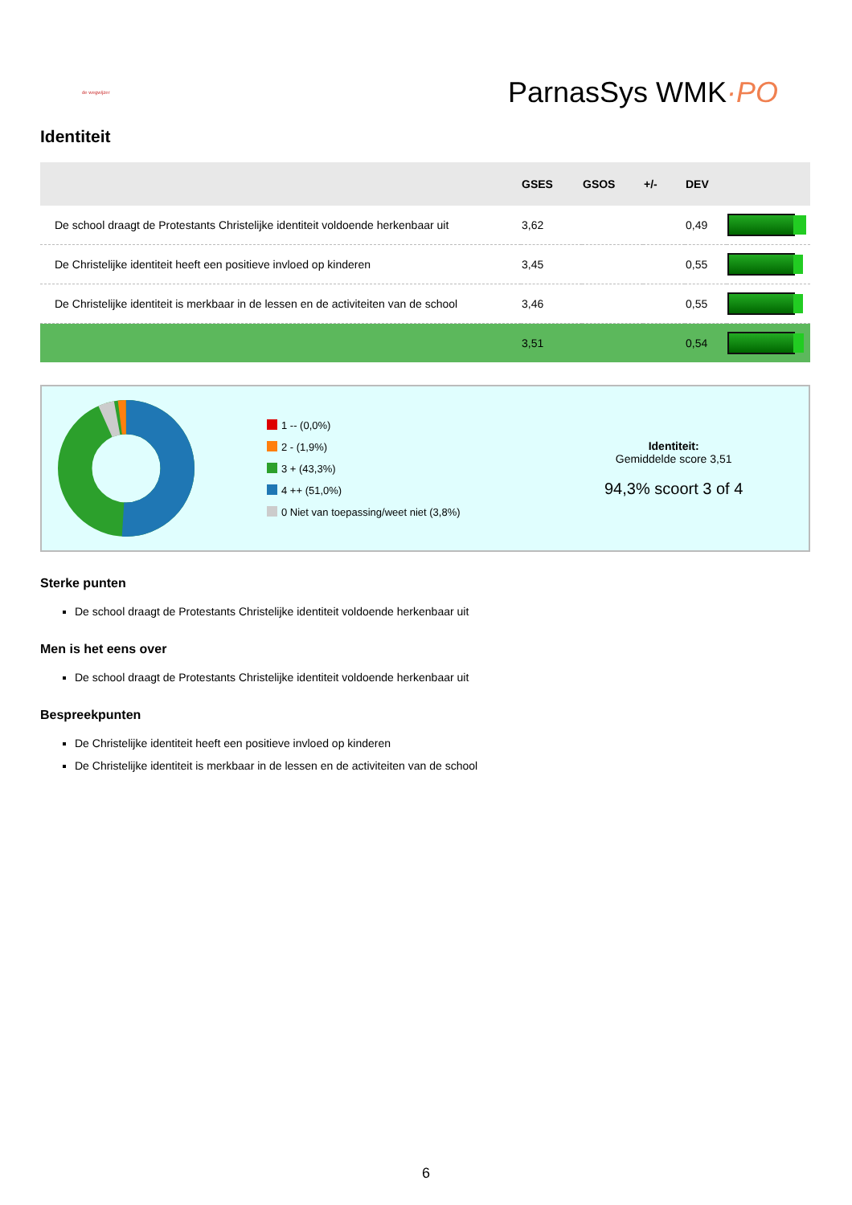de wegwijzer
ParnasSys WMK·PO
Identiteit
| | GSES | GSOS | +/- | DEV | |
| --- | --- | --- | --- | --- | --- |
| De school draagt de Protestants Christelijke identiteit voldoende herkenbaar uit | 3,62 | | | 0,49 | |
| De Christelijke identiteit heeft een positieve invloed op kinderen | 3,45 | | | 0,55 | |
| De Christelijke identiteit is merkbaar in de lessen en de activiteiten van de school | 3,46 | | | 0,55 | |
| | 3,51 | | | 0,54 | |
1 -- (0,0%)
2 - (1,9%)
3 + (43,3%)
4 ++ (51,0%)
0 Niet van toepassing/weet niet (3,8%)
Identiteit:
Gemiddelde score 3,51
94,3% scoort 3 of 4
Sterke punten
De school draagt de Protestants Christelijke identiteit voldoende herkenbaar uit
Men is het eens over
De school draagt de Protestants Christelijke identiteit voldoende herkenbaar uit
Bespreekpunten
De Christelijke identiteit heeft een positieve invloed op kinderen
De Christelijke identiteit is merkbaar in de lessen en de activiteiten van de school
6